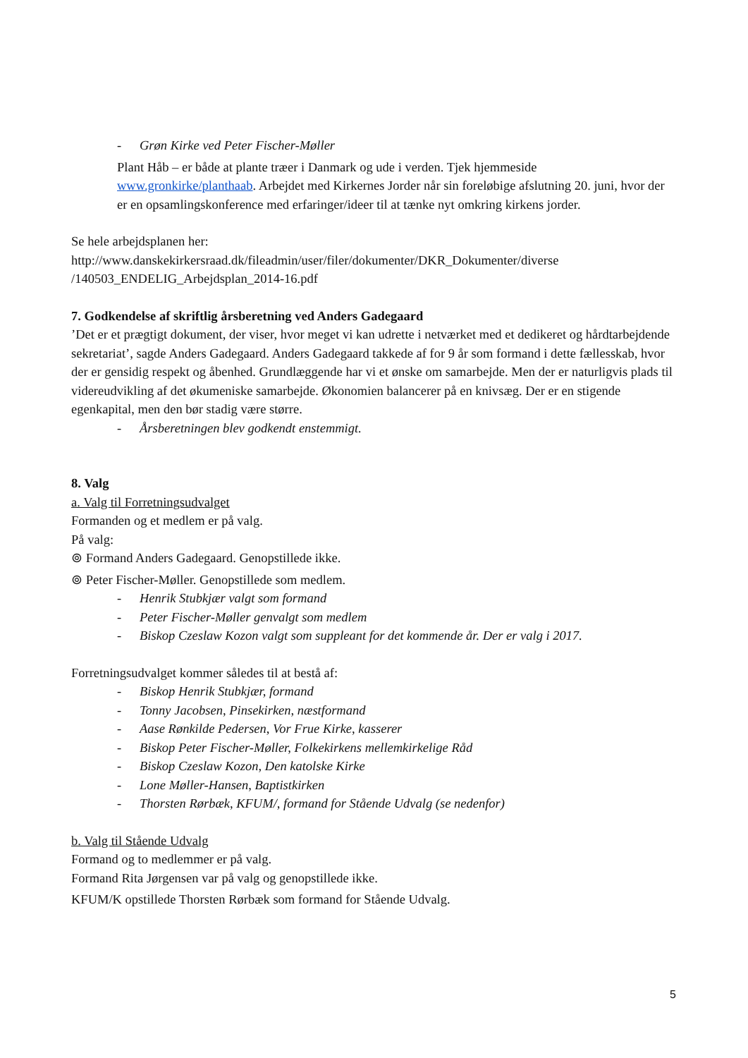- Grøn Kirke ved Peter Fischer-Møller
Plant Håb – er både at plante træer i Danmark og ude i verden. Tjek hjemmeside www.gronkirke/planthaab. Arbejdet med Kirkernes Jorder når sin foreløbige afslutning 20. juni, hvor der er en opsamlingskonference med erfaringer/ideer til at tænke nyt omkring kirkens jorder.
Se hele arbejdsplanen her:
http://www.danskekirkersraad.dk/fileadmin/user/filer/dokumenter/DKR_Dokumenter/diverse /140503_ENDELIG_Arbejdsplan_2014-16.pdf
7. Godkendelse af skriftlig årsberetning ved Anders Gadegaard
’Det er et prægtigt dokument, der viser, hvor meget vi kan udrette i netværket med et dedikeret og hårdtarbejdende sekretariat’, sagde Anders Gadegaard. Anders Gadegaard takkede af for 9 år som formand i dette fællesskab, hvor der er gensidig respekt og åbenhed. Grundlæggende har vi et ønske om samarbejde. Men der er naturligvis plads til videreudvikling af det økumeniske samarbejde. Økonomien balancerer på en knivsæg. Der er en stigende egenkapital, men den bør stadig være større.
- Årsberetningen blev godkendt enstemmigt.
8. Valg
a. Valg til Forretningsudvalget
Formanden og et medlem er på valg.
På valg:
⊚ Formand Anders Gadegaard. Genopstillede ikke.
⊚ Peter Fischer-Møller. Genopstillede som medlem.
- Henrik Stubkjær valgt som formand
- Peter Fischer-Møller genvalgt som medlem
- Biskop Czeslaw Kozon valgt som suppleant for det kommende år. Der er valg i 2017.
Forretningsudvalget kommer således til at bestå af:
- Biskop Henrik Stubkjær, formand
- Tonny Jacobsen, Pinsekirken, næstformand
- Aase Rønkilde Pedersen, Vor Frue Kirke, kasserer
- Biskop Peter Fischer-Møller, Folkekirkens mellemkirkelige Råd
- Biskop Czeslaw Kozon, Den katolske Kirke
- Lone Møller-Hansen, Baptistkirken
- Thorsten Rørbæk, KFUM/, formand for Stående Udvalg (se nedenfor)
b. Valg til Stående Udvalg
Formand og to medlemmer er på valg.
Formand Rita Jørgensen var på valg og genopstillede ikke.
KFUM/K opstillede Thorsten Rørbæk som formand for Stående Udvalg.
5